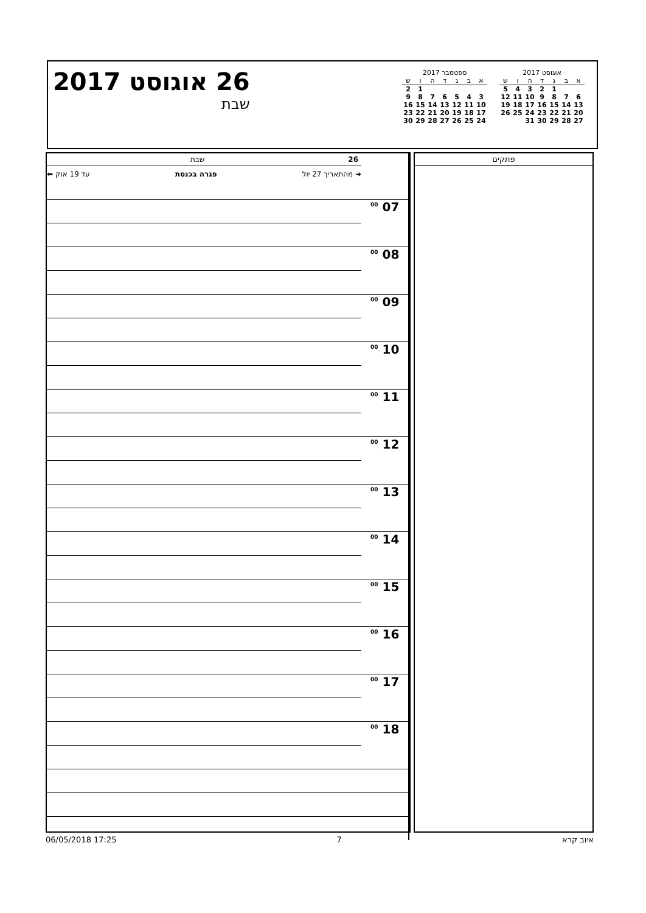אוגוסט 2017
| א | ב | ג | ד | ה | ו | ש |
| --- | --- | --- | --- | --- | --- | --- |
| | | 1 | 2 | 3 | 4 | 5 |
| 6 | 7 | 8 | 9 | 10 | 11 | 12 |
| 13 | 14 | 15 | 16 | 17 | 18 | 19 |
| 20 | 21 | 22 | 23 | 24 | 25 | 26 |
| 27 | 28 | 29 | 30 | 31 | | |
ספטמבר 2017
| א | ב | ג | ד | ה | ו | ש |
| --- | --- | --- | --- | --- | --- | --- |
| | | | | | 1 | 2 |
| 3 | 4 | 5 | 6 | 7 | 8 | 9 |
| 10 | 11 | 12 | 13 | 14 | 15 | 16 |
| 17 | 18 | 19 | 20 | 21 | 22 | 23 |
| 24 | 25 | 26 | 27 | 28 | 29 | 30 |
26 אוגוסט 2017
שבת
| | 26 שבת |
| | ➜ מהתאריך 27 יול עד 19 אוק ⬅ פגרה בכנסת |
| 07 <sup>00</sup> | |
| 08 <sup>00</sup> | |
| 09 <sup>00</sup> | |
| 10 <sup>00</sup> | |
| 11 <sup>00</sup> | |
| 12 <sup>00</sup> | |
| 13 <sup>00</sup> | |
| 14 <sup>00</sup> | |
| 15 <sup>00</sup> | |
| 16 <sup>00</sup> | |
| 17 <sup>00</sup> | |
| 18 <sup>00</sup> | |
פתקים
06/05/2018 17:25 7 איוב קרא